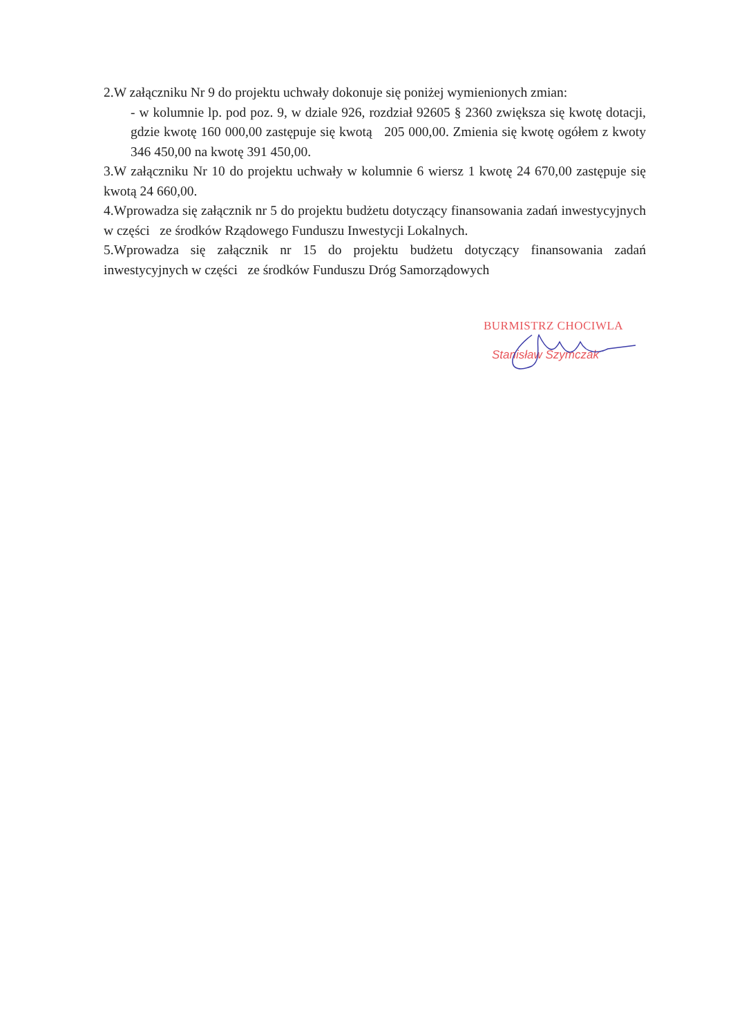2.W załączniku Nr 9 do projektu uchwały dokonuje się poniżej wymienionych zmian:
- w kolumnie lp. pod poz. 9, w dziale 926, rozdział 92605 § 2360 zwiększa się kwotę dotacji, gdzie kwotę 160 000,00 zastępuje się kwotą 205 000,00. Zmienia się kwotę ogółem z kwoty 346 450,00 na kwotę 391 450,00.
3.W załączniku Nr 10 do projektu uchwały w kolumnie 6 wiersz 1 kwotę 24 670,00 zastępuje się kwotą 24 660,00.
4.Wprowadza się załącznik nr 5 do projektu budżetu dotyczący finansowania zadań inwestycyjnych w części ze środków Rządowego Funduszu Inwestycji Lokalnych.
5.Wprowadza się załącznik nr 15 do projektu budżetu dotyczący finansowania zadań inwestycyjnych w części ze środków Funduszu Dróg Samorządowych
BURMISTRZ CHOCIWLA
Stanisław Szymczak